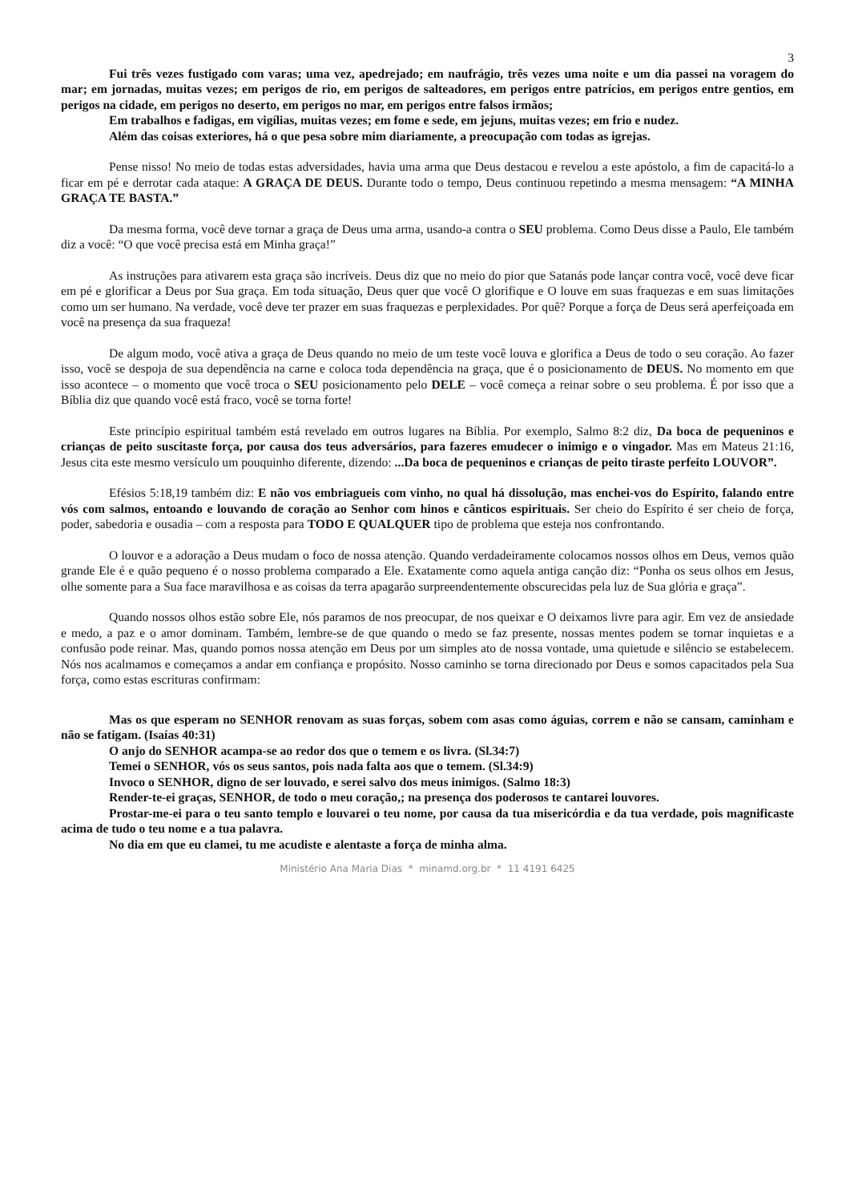3
Fui três vezes fustigado com varas; uma vez, apedrejado; em naufrágio, três vezes uma noite e um dia passei na voragem do mar; em jornadas, muitas vezes; em perigos de rio, em perigos de salteadores, em perigos entre patrícios, em perigos entre gentios, em perigos na cidade, em perigos no deserto, em perigos no mar, em perigos entre falsos irmãos;
Em trabalhos e fadigas, em vigílias, muitas vezes; em fome e sede, em jejuns, muitas vezes; em frio e nudez.
Além das coisas exteriores, há o que pesa sobre mim diariamente, a preocupação com todas as igrejas.
Pense nisso! No meio de todas estas adversidades, havia uma arma que Deus destacou e revelou a este apóstolo, a fim de capacitá-lo a ficar em pé e derrotar cada ataque: A GRAÇA DE DEUS. Durante todo o tempo, Deus continuou repetindo a mesma mensagem: “A MINHA GRAÇA TE BASTA.”
Da mesma forma, você deve tornar a graça de Deus uma arma, usando-a contra o SEU problema. Como Deus disse a Paulo, Ele também diz a você: “O que você precisa está em Minha graça!”
As instruções para ativarem esta graça são incríveis. Deus diz que no meio do pior que Satanás pode lançar contra você, você deve ficar em pé e glorificar a Deus por Sua graça. Em toda situação, Deus quer que você O glorifique e O louve em suas fraquezas e em suas limitações como um ser humano. Na verdade, você deve ter prazer em suas fraquezas e perplexidades. Por quê? Porque a força de Deus será aperfeiçoada em você na presença da sua fraqueza!
De algum modo, você ativa a graça de Deus quando no meio de um teste você louva e glorifica a Deus de todo o seu coração. Ao fazer isso, você se despoja de sua dependência na carne e coloca toda dependência na graça, que é o posicionamento de DEUS. No momento em que isso acontece – o momento que você troca o SEU posicionamento pelo DELE – você começa a reinar sobre o seu problema. É por isso que a Bíblia diz que quando você está fraco, você se torna forte!
Este princípio espiritual também está revelado em outros lugares na Bíblia. Por exemplo, Salmo 8:2 diz, Da boca de pequeninos e crianças de peito suscitaste força, por causa dos teus adversários, para fazeres emudecer o inimigo e o vingador. Mas em Mateus 21:16, Jesus cita este mesmo versículo um pouquinho diferente, dizendo: ...Da boca de pequeninos e crianças de peito tiraste perfeito LOUVOR”.
Efésios 5:18,19 também diz: E não vos embriagueis com vinho, no qual há dissolução, mas enchei-vos do Espírito, falando entre vós com salmos, entoando e louvando de coração ao Senhor com hinos e cânticos espirituais. Ser cheio do Espírito é ser cheio de força, poder, sabedoria e ousadia – com a resposta para TODO E QUALQUER tipo de problema que esteja nos confrontando.
O louvor e a adoração a Deus mudam o foco de nossa atenção. Quando verdadeiramente colocamos nossos olhos em Deus, vemos quão grande Ele é e quão pequeno é o nosso problema comparado a Ele. Exatamente como aquela antiga canção diz: “Ponha os seus olhos em Jesus, olhe somente para a Sua face maravilhosa e as coisas da terra apagarão surpreendentemente obscurecidas pela luz de Sua glória e graça”.
Quando nossos olhos estão sobre Ele, nós paramos de nos preocupar, de nos queixar e O deixamos livre para agir. Em vez de ansiedade e medo, a paz e o amor dominam. Também, lembre-se de que quando o medo se faz presente, nossas mentes podem se tornar inquietas e a confusão pode reinar. Mas, quando pomos nossa atenção em Deus por um simples ato de nossa vontade, uma quietude e silêncio se estabelecem. Nós nos acalmamos e começamos a andar em confiança e propósito. Nosso caminho se torna direcionado por Deus e somos capacitados pela Sua força, como estas escrituras confirmam:
Mas os que esperam no SENHOR renovam as suas forças, sobem com asas como águias, correm e não se cansam, caminham e não se fatigam. (Isaías 40:31)
O anjo do SENHOR acampa-se ao redor dos que o temem e os livra. (Sl.34:7)
Temei o SENHOR, vós os seus santos, pois nada falta aos que o temem. (Sl.34:9)
Invoco o SENHOR, digno de ser louvado, e serei salvo dos meus inimigos. (Salmo 18:3)
Render-te-ei graças, SENHOR, de todo o meu coração,; na presença dos poderosos te cantarei louvores.
Prostar-me-ei para o teu santo templo e louvarei o teu nome, por causa da tua misericórdia e da tua verdade, pois magnificaste acima de tudo o teu nome e a tua palavra.
No dia em que eu clamei, tu me acudiste e alentaste a força de minha alma.
Ministério Ana Maria Dias * minamd.org.br * 11 4191 6425